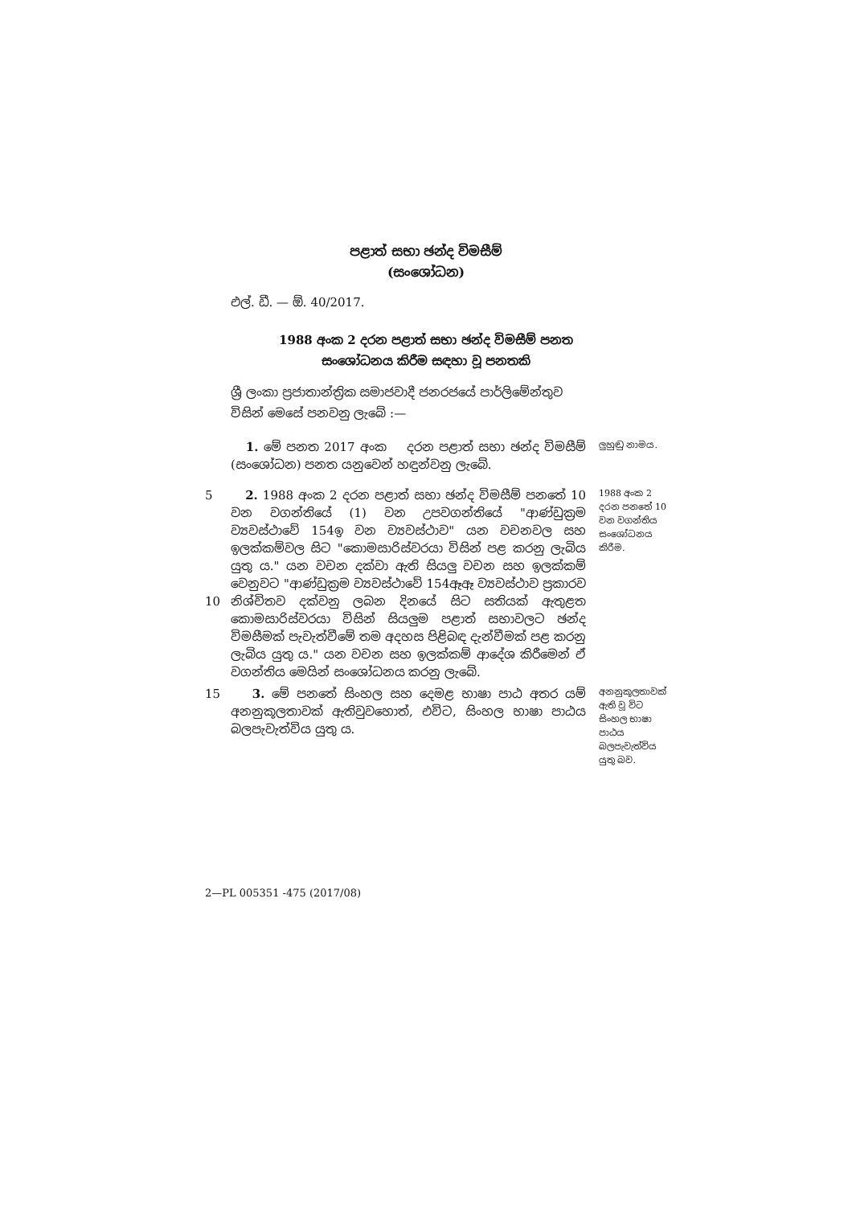පළාත් සභා ඡන්ද විමසීම්
(සංශෝධන)
එල්. ඩී. — ඕ. 40/2017.
1988 අංක 2 දරන පළාත් සභා ඡන්ද විමසීම් පනත
සංශෝධනය කිරීම සඳහා වූ පනතකි
ශ්‍රී ලංකා ප්‍රජාතාන්ත්‍රික සමාජවාදී ජනරජයේ පාර්ලිමේන්තුව විසින් මෙසේ පනවනු ලැබේ :—
1. මේ පනත 2017 අංක දරන පළාත් සභා ඡන්ද විමසීම් (සංශෝධන) පනත යනුවෙන් හඳුන්වනු ලැබේ.
ලුහුඬු නාමය.
5
10
2. 1988 අංක 2 දරන පළාත් සභා ඡන්ද විමසීම් පනතේ 10 වන වගන්තියේ (1) වන උපවගන්තියේ "ආණ්ඩුක්‍රම ව්‍යවස්ථාවේ 154ඉ වන ව්‍යවස්ථාව" යන වචනවල සහ ඉලක්කම්වල සිට "කොමසාරිස්වරයා විසින් පළ කරනු ලැබිය යුතු ය." යන වචන දක්වා ඇති සියලු වචන සහ ඉලක්කම් වෙනුවට "ආණ්ඩුක්‍රම ව්‍යවස්ථාවේ 154ඈඈ ව්‍යවස්ථාව ප්‍රකාරව නිශ්චිතව දක්වනු ලබන දිනයේ සිට සතියක් ඇතුළත කොමසාරිස්වරයා විසින් සියලුම පළාත් සභාවලට ඡන්ද විමසීමක් පැවැත්වීමේ තම අදහස පිළිබඳ දැන්වීමක් පළ කරනු ලැබිය යුතු ය." යන වචන සහ ඉලක්කම් ආදේශ කිරීමෙන් ඒ වගන්තිය මෙයින් සංශෝධනය කරනු ලැබේ.
1988 අංක 2 දරන පනතේ 10 වන වගන්තිය සංශෝධනය කිරීම.
15 3. මේ පනතේ සිංහල සහ දෙමළ භාෂා පාඨ අතර යම් අනනුකූලතාවක් ඇතිවුවහොත්, එවිට, සිංහල භාෂා පාඨය බලපැවැත්විය යුතු ය.
අනනුකූලතාවක් ඇති වූ විට සිංහල භාෂා පාඨය බලපැවැත්විය යුතු බව.
2—PL 005351 -475 (2017/08)